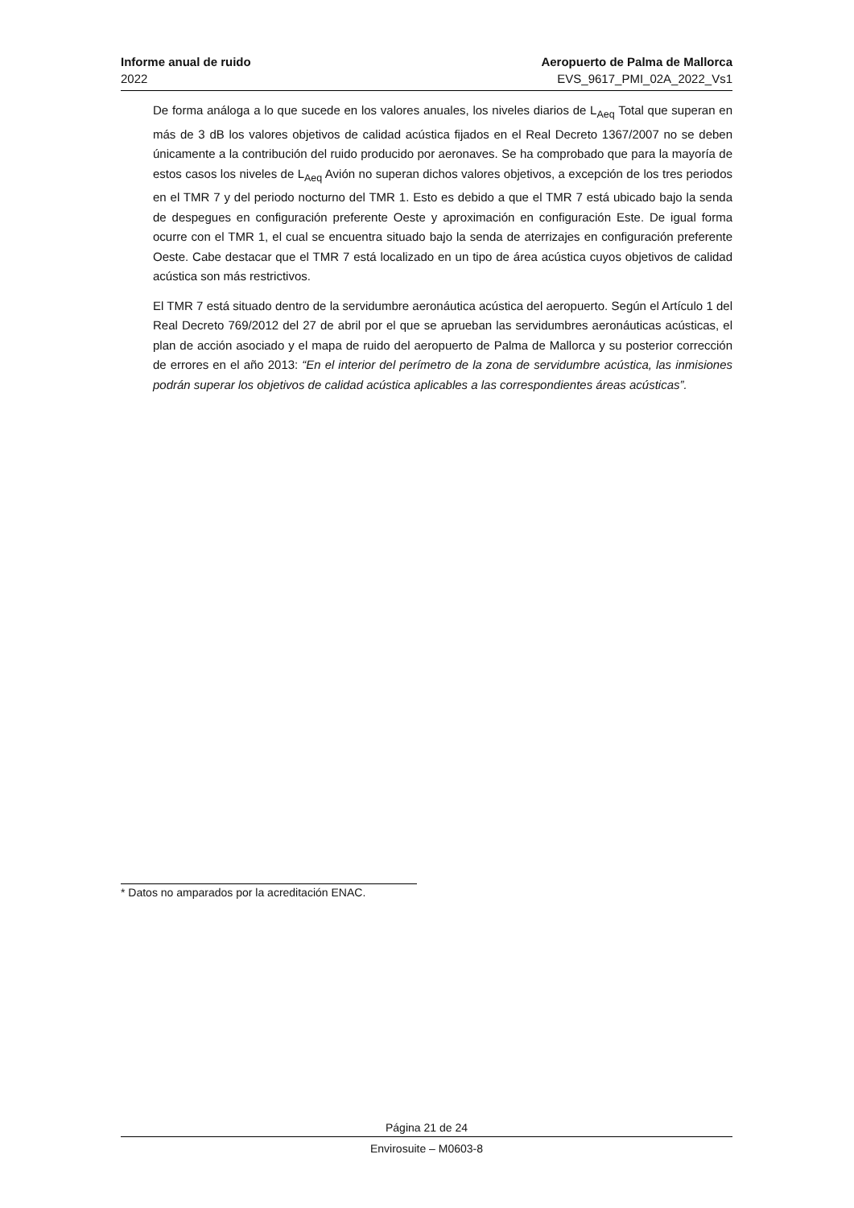Informe anual de ruido Aeropuerto de Palma de Mallorca
2022 EVS_9617_PMI_02A_2022_Vs1
De forma análoga a lo que sucede en los valores anuales, los niveles diarios de L<sub>Aeq</sub> Total que superan en más de 3 dB los valores objetivos de calidad acústica fijados en el Real Decreto 1367/2007 no se deben únicamente a la contribución del ruido producido por aeronaves. Se ha comprobado que para la mayoría de estos casos los niveles de L<sub>Aeq</sub> Avión no superan dichos valores objetivos, a excepción de los tres periodos en el TMR 7 y del periodo nocturno del TMR 1. Esto es debido a que el TMR 7 está ubicado bajo la senda de despegues en configuración preferente Oeste y aproximación en configuración Este. De igual forma ocurre con el TMR 1, el cual se encuentra situado bajo la senda de aterrizajes en configuración preferente Oeste. Cabe destacar que el TMR 7 está localizado en un tipo de área acústica cuyos objetivos de calidad acústica son más restrictivos.
El TMR 7 está situado dentro de la servidumbre aeronáutica acústica del aeropuerto. Según el Artículo 1 del Real Decreto 769/2012 del 27 de abril por el que se aprueban las servidumbres aeronáuticas acústicas, el plan de acción asociado y el mapa de ruido del aeropuerto de Palma de Mallorca y su posterior corrección de errores en el año 2013: “En el interior del perímetro de la zona de servidumbre acústica, las inmisiones podrán superar los objetivos de calidad acústica aplicables a las correspondientes áreas acústicas”.
* Datos no amparados por la acreditación ENAC.
Página 21 de 24
Envirosuite – M0603-8